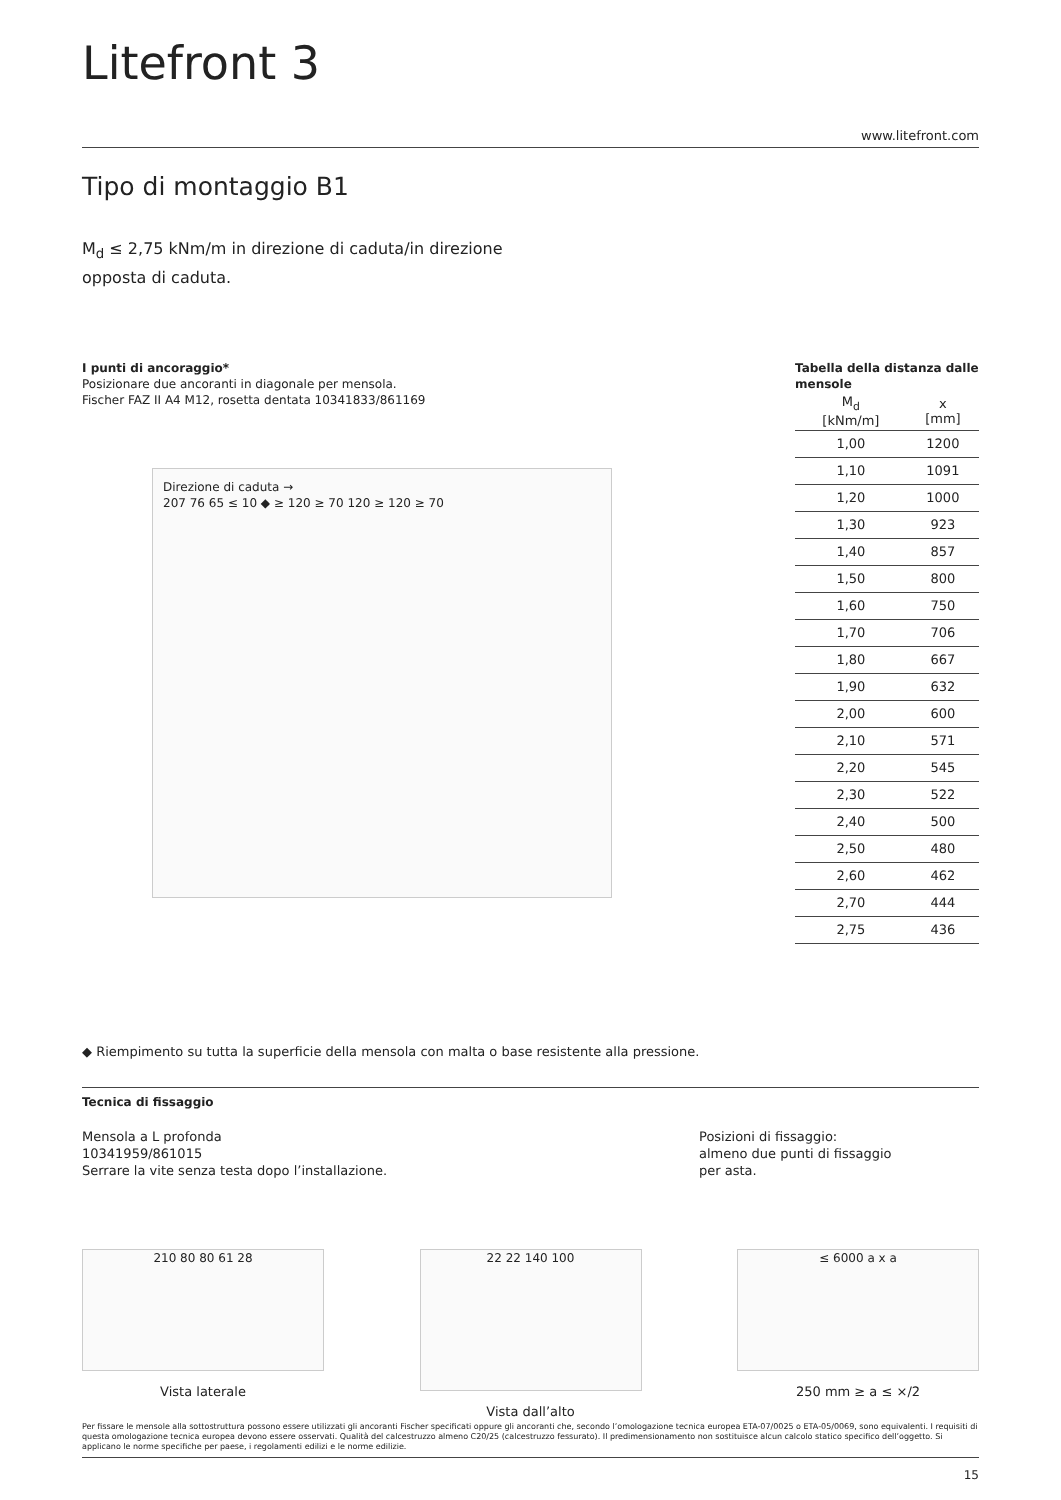Litefront 3
www.litefront.com
Tipo di montaggio B1
M<sub>d</sub> ≤ 2,75 kNm/m in direzione di caduta/in direzione opposta di caduta.
I punti di ancoraggio*
Posizionare due ancoranti in diagonale per mensola.
Fischer FAZ II A4 M12, rosetta dentata 10341833/861169
Direzione di caduta →
207 76 65 ≤ 10 ◆ ≥ 120 ≥ 70 120 ≥ 120 ≥ 70
Tabella della distanza dalle mensole
| M<sub>d</sub> [kNm/m] | x [mm] |
| --- | --- |
| 1,00 | 1200 |
| 1,10 | 1091 |
| 1,20 | 1000 |
| 1,30 | 923 |
| 1,40 | 857 |
| 1,50 | 800 |
| 1,60 | 750 |
| 1,70 | 706 |
| 1,80 | 667 |
| 1,90 | 632 |
| 2,00 | 600 |
| 2,10 | 571 |
| 2,20 | 545 |
| 2,30 | 522 |
| 2,40 | 500 |
| 2,50 | 480 |
| 2,60 | 462 |
| 2,70 | 444 |
| 2,75 | 436 |
◆ Riempimento su tutta la superficie della mensola con malta o base resistente alla pressione.
Tecnica di fissaggio
Mensola a L profonda
10341959/861015
Serrare la vite senza testa dopo l’installazione.
Posizioni di fissaggio:
almeno due punti di fissaggio
per asta.
210 80 80 61 28
Vista laterale
22 22 140 100
Vista dall’alto
≤ 6000 a x a
250 mm ≥ a ≤ ×/2
Per fissare le mensole alla sottostruttura possono essere utilizzati gli ancoranti Fischer specificati oppure gli ancoranti che, secondo l’omologazione tecnica europea ETA-07/0025 o ETA-05/0069, sono equivalenti. I requisiti di questa omologazione tecnica europea devono essere osservati. Qualità del calcestruzzo almeno C20/25 (calcestruzzo fessurato). Il predimensionamento non sostituisce alcun calcolo statico specifico dell’oggetto. Si applicano le norme specifiche per paese, i regolamenti edilizi e le norme edilizie.
15